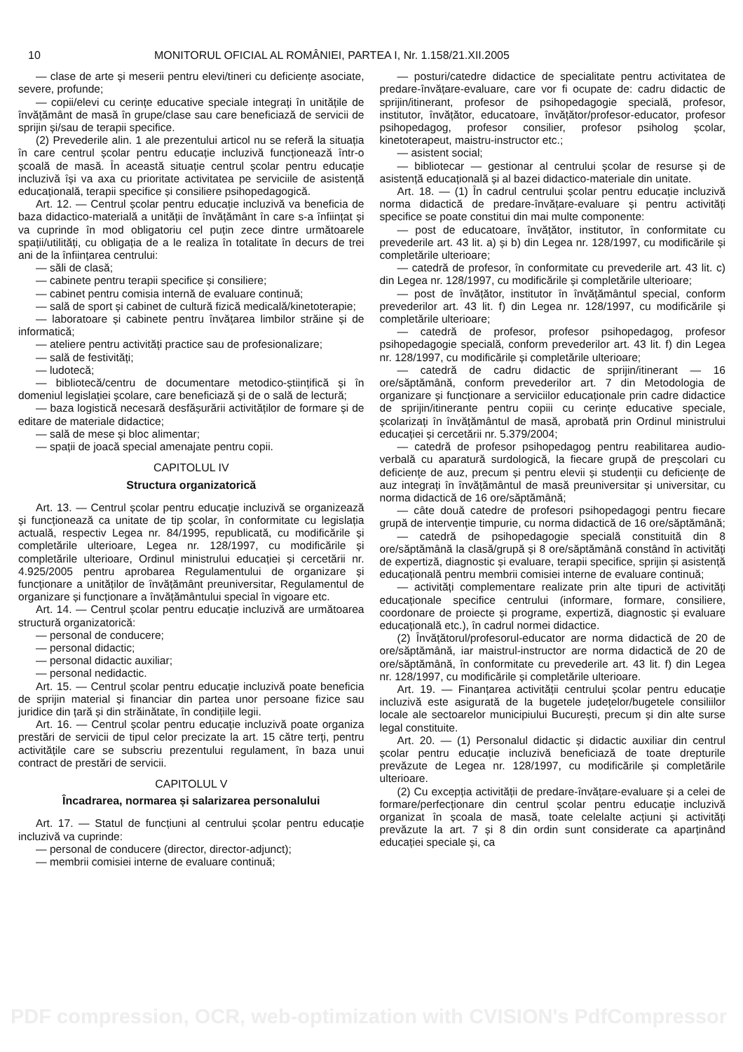10 MONITORUL OFICIAL AL ROMÂNIEI, PARTEA I, Nr. 1.158/21.XII.2005
— clase de arte și meserii pentru elevi/tineri cu deficiențe asociate, severe, profunde;
— copii/elevi cu cerințe educative speciale integrați în unitățile de învățământ de masă în grupe/clase sau care beneficiază de servicii de sprijin și/sau de terapii specifice.
(2) Prevederile alin. 1 ale prezentului articol nu se referă la situația în care centrul școlar pentru educație incluzivă funcționează într-o școală de masă. În această situație centrul școlar pentru educație incluzivă își va axa cu prioritate activitatea pe serviciile de asistență educațională, terapii specifice și consiliere psihopedagogică.
Art. 12. — Centrul școlar pentru educație incluzivă va beneficia de baza didactico-materială a unității de învățământ în care s-a înființat și va cuprinde în mod obligatoriu cel puțin zece dintre următoarele spații/utilități, cu obligația de a le realiza în totalitate în decurs de trei ani de la înființarea centrului:
— săli de clasă;
— cabinete pentru terapii specifice și consiliere;
— cabinet pentru comisia internă de evaluare continuă;
— sală de sport și cabinet de cultură fizică medicală/kinetoterapie;
— laboratoare și cabinete pentru învățarea limbilor străine și de informatică;
— ateliere pentru activități practice sau de profesionalizare;
— sală de festivități;
— ludotecă;
— bibliotecă/centru de documentare metodico-științifică și în domeniul legislației școlare, care beneficiază și de o sală de lectură;
— baza logistică necesară desfășurării activităților de formare și de editare de materiale didactice;
— sală de mese și bloc alimentar;
— spații de joacă special amenajate pentru copii.
CAPITOLUL IV
Structura organizatorică
Art. 13. — Centrul școlar pentru educație incluzivă se organizează și funcționează ca unitate de tip școlar, în conformitate cu legislația actuală, respectiv Legea nr. 84/1995, republicată, cu modificările și completările ulterioare, Legea nr. 128/1997, cu modificările și completările ulterioare, Ordinul ministrului educației și cercetării nr. 4.925/2005 pentru aprobarea Regulamentului de organizare și funcționare a unităților de învățământ preuniversitar, Regulamentul de organizare și funcționare a învățământului special în vigoare etc.
Art. 14. — Centrul școlar pentru educație incluzivă are următoarea structură organizatorică:
— personal de conducere;
— personal didactic;
— personal didactic auxiliar;
— personal nedidactic.
Art. 15. — Centrul școlar pentru educație incluzivă poate beneficia de sprijin material și financiar din partea unor persoane fizice sau juridice din țară și din străinătate, în condițiile legii.
Art. 16. — Centrul școlar pentru educație incluzivă poate organiza prestări de servicii de tipul celor precizate la art. 15 către terți, pentru activitățile care se subscriu prezentului regulament, în baza unui contract de prestări de servicii.
CAPITOLUL V
Încadrarea, normarea și salarizarea personalului
Art. 17. — Statul de funcțiuni al centrului școlar pentru educație incluzivă va cuprinde:
— personal de conducere (director, director-adjunct);
— membrii comisiei interne de evaluare continuă;
— posturi/catedre didactice de specialitate pentru activitatea de predare-învățare-evaluare, care vor fi ocupate de: cadru didactic de sprijin/itinerant, profesor de psihopedagogie specială, profesor, institutor, învățător, educatoare, învățător/profesor-educator, profesor psihopedagog, profesor consilier, profesor psiholog școlar, kinetoterapeut, maistru-instructor etc.;
— asistent social;
— bibliotecar — gestionar al centrului școlar de resurse și de asistență educațională și al bazei didactico-materiale din unitate.
Art. 18. — (1) În cadrul centrului școlar pentru educație incluzivă norma didactică de predare-învățare-evaluare și pentru activități specifice se poate constitui din mai multe componente:
— post de educatoare, învățător, institutor, în conformitate cu prevederile art. 43 lit. a) și b) din Legea nr. 128/1997, cu modificările și completările ulterioare;
— catedră de profesor, în conformitate cu prevederile art. 43 lit. c) din Legea nr. 128/1997, cu modificările și completările ulterioare;
— post de învățător, institutor în învățământul special, conform prevederilor art. 43 lit. f) din Legea nr. 128/1997, cu modificările și completările ulterioare;
— catedră de profesor, profesor psihopedagog, profesor psihopedagogie specială, conform prevederilor art. 43 lit. f) din Legea nr. 128/1997, cu modificările și completările ulterioare;
— catedră de cadru didactic de sprijin/itinerant — 16 ore/săptămână, conform prevederilor art. 7 din Metodologia de organizare și funcționare a serviciilor educaționale prin cadre didactice de sprijin/itinerante pentru copiii cu cerințe educative speciale, școlarizați în învățământul de masă, aprobată prin Ordinul ministrului educației și cercetării nr. 5.379/2004;
— catedră de profesor psihopedagog pentru reabilitarea audio-verbală cu aparatură surdologică, la fiecare grupă de preșcolari cu deficiențe de auz, precum și pentru elevii și studenții cu deficiențe de auz integrați în învățământul de masă preuniversitar și universitar, cu norma didactică de 16 ore/săptămână;
— câte două catedre de profesori psihopedagogi pentru fiecare grupă de intervenție timpurie, cu norma didactică de 16 ore/săptămână;
— catedră de psihopedagogie specială constituită din 8 ore/săptămână la clasă/grupă și 8 ore/săptămână constând în activități de expertiză, diagnostic și evaluare, terapii specifice, sprijin și asistență educațională pentru membrii comisiei interne de evaluare continuă;
— activități complementare realizate prin alte tipuri de activități educaționale specifice centrului (informare, formare, consiliere, coordonare de proiecte și programe, expertiză, diagnostic și evaluare educațională etc.), în cadrul normei didactice.
(2) Învățătorul/profesorul-educator are norma didactică de 20 de ore/săptămână, iar maistrul-instructor are norma didactică de 20 de ore/săptămână, în conformitate cu prevederile art. 43 lit. f) din Legea nr. 128/1997, cu modificările și completările ulterioare.
Art. 19. — Finanțarea activității centrului școlar pentru educație incluzivă este asigurată de la bugetele județelor/bugetele consiliilor locale ale sectoarelor municipiului București, precum și din alte surse legal constituite.
Art. 20. — (1) Personalul didactic și didactic auxiliar din centrul școlar pentru educație incluzivă beneficiază de toate drepturile prevăzute de Legea nr. 128/1997, cu modificările și completările ulterioare.
(2) Cu excepția activității de predare-învățare-evaluare și a celei de formare/perfecționare din centrul școlar pentru educație incluzivă organizat în școala de masă, toate celelalte acțiuni și activități prevăzute la art. 7 și 8 din ordin sunt considerate ca aparținând educației speciale și, ca
PDF compression, OCR, web-optimization with CVISION's PdfCompressor